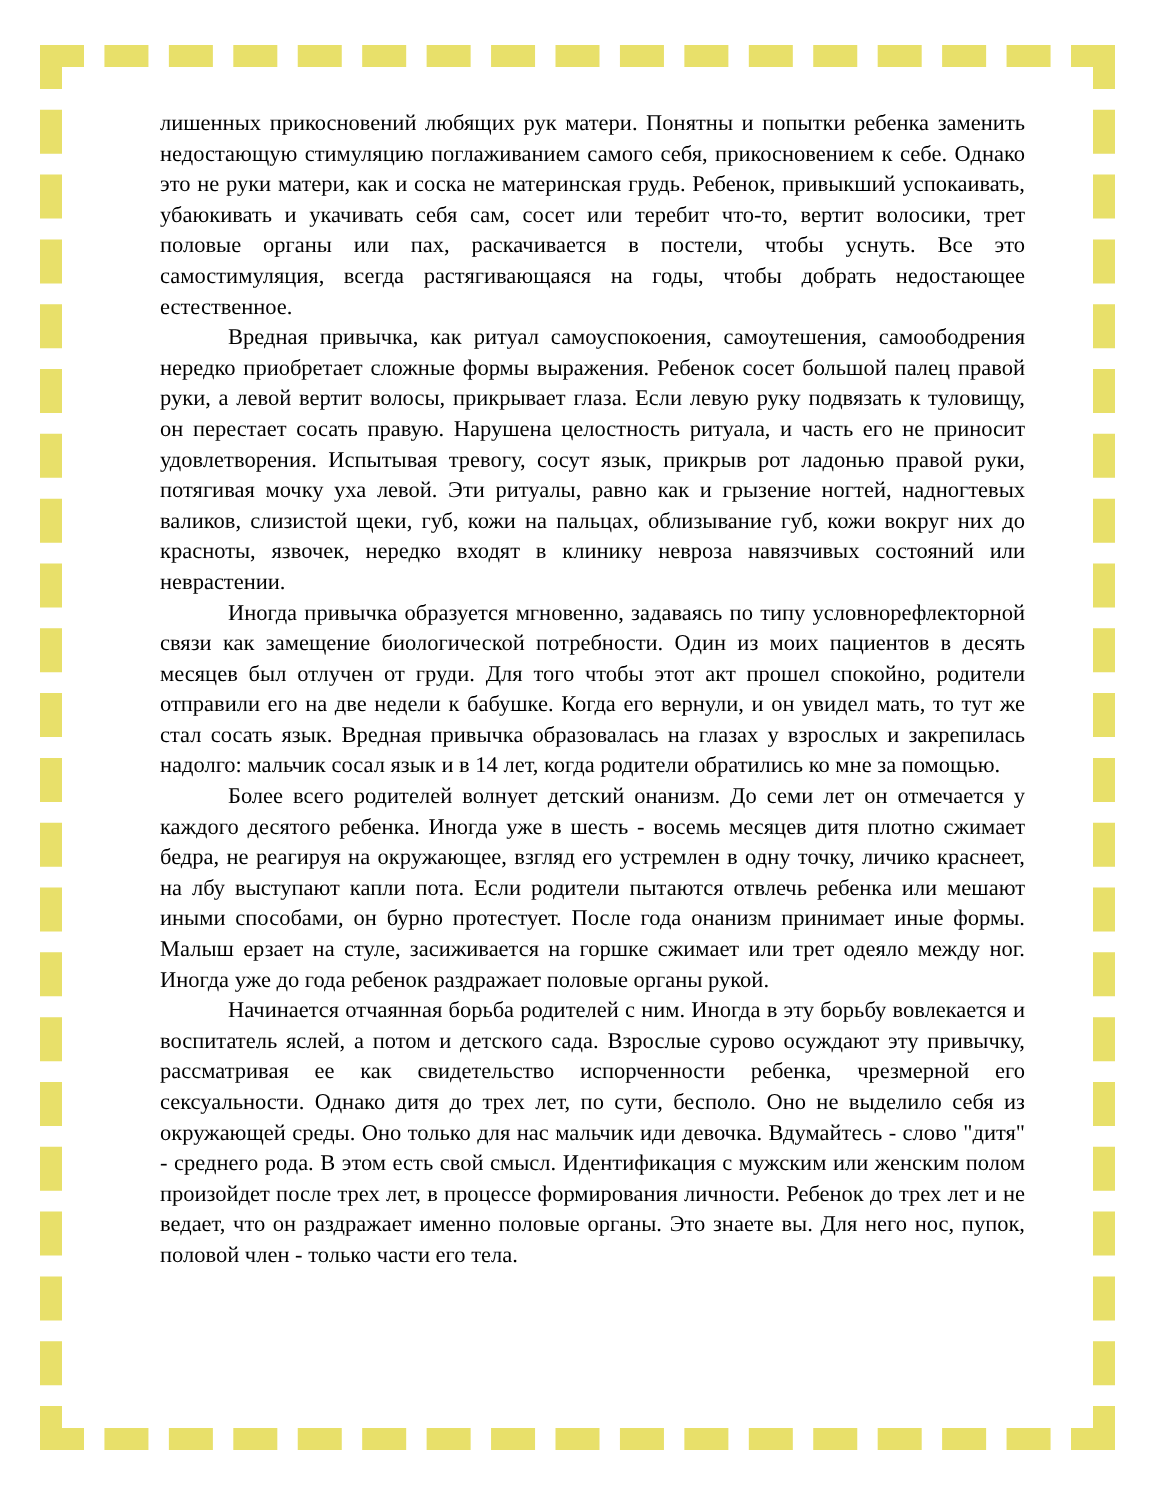лишенных прикосновений любящих рук матери. Понятны и попытки ребенка заменить недостающую стимуляцию поглаживанием самого себя, прикосновением к себе. Однако это не руки матери, как и соска не материнская грудь. Ребенок, привыкший успокаивать, убаюкивать и укачивать себя сам, сосет или теребит что-то, вертит волосики, трет половые органы или пах, раскачивается в постели, чтобы уснуть. Все это самостимуляция, всегда растягивающаяся на годы, чтобы добрать недостающее естественное.
Вредная привычка, как ритуал самоуспокоения, самоутешения, самоободрения нередко приобретает сложные формы выражения. Ребенок сосет большой палец правой руки, а левой вертит волосы, прикрывает глаза. Если левую руку подвязать к туловищу, он перестает сосать правую. Нарушена целостность ритуала, и часть его не приносит удовлетворения. Испытывая тревогу, сосут язык, прикрыв рот ладонью правой руки, потягивая мочку уха левой. Эти ритуалы, равно как и грызение ногтей, надногтевых валиков, слизистой щеки, губ, кожи на пальцах, облизывание губ, кожи вокруг них до красноты, язвочек, нередко входят в клинику невроза навязчивых состояний или неврастении.
Иногда привычка образуется мгновенно, задаваясь по типу условнорефлекторной связи как замещение биологической потребности. Один из моих пациентов в десять месяцев был отлучен от груди. Для того чтобы этот акт прошел спокойно, родители отправили его на две недели к бабушке. Когда его вернули, и он увидел мать, то тут же стал сосать язык. Вредная привычка образовалась на глазах у взрослых и закрепилась надолго: мальчик сосал язык и в 14 лет, когда родители обратились ко мне за помощью.
Более всего родителей волнует детский онанизм. До семи лет он отмечается у каждого десятого ребенка. Иногда уже в шесть - восемь месяцев дитя плотно сжимает бедра, не реагируя на окружающее, взгляд его устремлен в одну точку, личико краснеет, на лбу выступают капли пота. Если родители пытаются отвлечь ребенка или мешают иными способами, он бурно протестует. После года онанизм принимает иные формы. Малыш ерзает на стуле, засиживается на горшке сжимает или трет одеяло между ног. Иногда уже до года ребенок раздражает половые органы рукой.
Начинается отчаянная борьба родителей с ним. Иногда в эту борьбу вовлекается и воспитатель яслей, а потом и детского сада. Взрослые сурово осуждают эту привычку, рассматривая ее как свидетельство испорченности ребенка, чрезмерной его сексуальности. Однако дитя до трех лет, по сути, бесполо. Оно не выделило себя из окружающей среды. Оно только для нас мальчик иди девочка. Вдумайтесь - слово "дитя" - среднего рода. В этом есть свой смысл. Идентификация с мужским или женским полом произойдет после трех лет, в процессе формирования личности. Ребенок до трех лет и не ведает, что он раздражает именно половые органы. Это знаете вы. Для него нос, пупок, половой член - только части его тела.